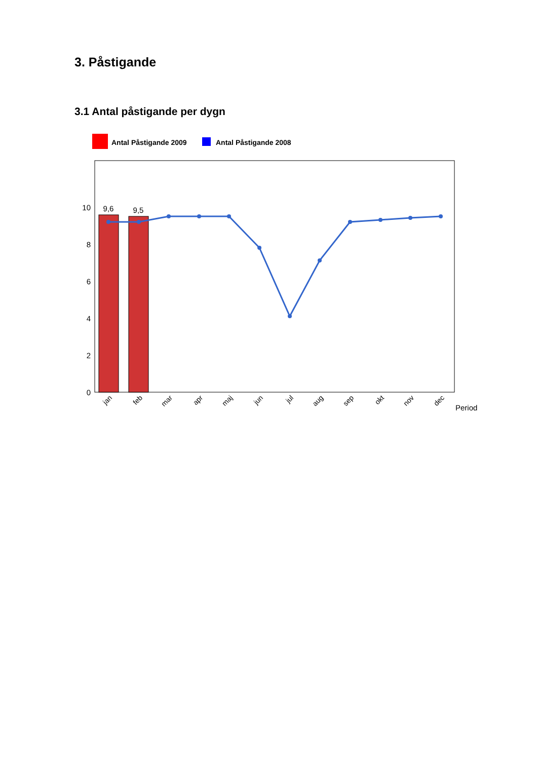3. Påstigande
3.1 Antal påstigande per dygn
Antal Påstigande 2009
Antal Påstigande 2008
10
8
6
4
2
0
9,6
9,5
jan
feb
mar
apr
maj
jun
jul
aug
sep
okt
nov
dec
Period